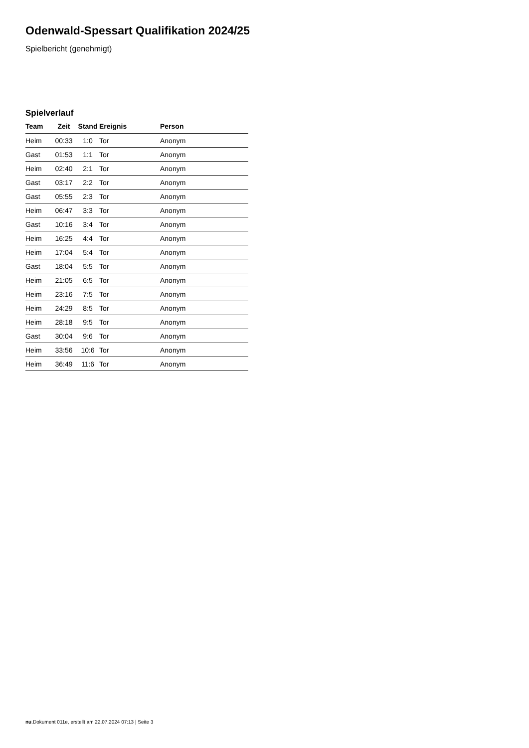Odenwald-Spessart Qualifikation 2024/25
Spielbericht (genehmigt)
Spielverlauf
| Team | Zeit | Stand | Ereignis | Person |
| --- | --- | --- | --- | --- |
| Heim | 00:33 | 1:0 | Tor | Anonym |
| Gast | 01:53 | 1:1 | Tor | Anonym |
| Heim | 02:40 | 2:1 | Tor | Anonym |
| Gast | 03:17 | 2:2 | Tor | Anonym |
| Gast | 05:55 | 2:3 | Tor | Anonym |
| Heim | 06:47 | 3:3 | Tor | Anonym |
| Gast | 10:16 | 3:4 | Tor | Anonym |
| Heim | 16:25 | 4:4 | Tor | Anonym |
| Heim | 17:04 | 5:4 | Tor | Anonym |
| Gast | 18:04 | 5:5 | Tor | Anonym |
| Heim | 21:05 | 6:5 | Tor | Anonym |
| Heim | 23:16 | 7:5 | Tor | Anonym |
| Heim | 24:29 | 8:5 | Tor | Anonym |
| Heim | 28:18 | 9:5 | Tor | Anonym |
| Gast | 30:04 | 9:6 | Tor | Anonym |
| Heim | 33:56 | 10:6 | Tor | Anonym |
| Heim | 36:49 | 11:6 | Tor | Anonym |
nu.Dokument 011e, erstellt am 22.07.2024 07:13 | Seite 3